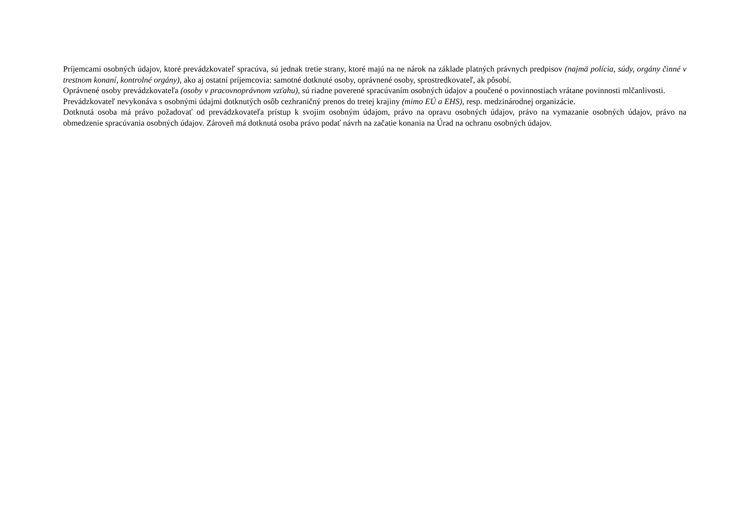Príjemcami osobných údajov, ktoré prevádzkovateľ spracúva, sú jednak tretie strany, ktoré majú na ne nárok na základe platných právnych predpisov (najmä polícia, súdy, orgány činné v trestnom konaní, kontrolné orgány), ako aj ostatní príjemcovia: samotné dotknuté osoby, oprávnené osoby, sprostredkovateľ, ak pôsobí.
Oprávnené osoby prevádzkovateľa (osoby v pracovnoprávnom vzťahu), sú riadne poverené spracúvaním osobných údajov a poučené o povinnostiach vrátane povinnosti mlčanlivosti.
Prevádzkovateľ nevykonáva s osobnými údajmi dotknutých osôb cezhraničný prenos do tretej krajiny (mimo EÚ a EHS), resp. medzinárodnej organizácie.
Dotknutá osoba má právo požadovať od prevádzkovateľa prístup k svojim osobným údajom, právo na opravu osobných údajov, právo na vymazanie osobných údajov, právo na obmedzenie spracúvania osobných údajov. Zároveň má dotknutá osoba právo podať návrh na začatie konania na Úrad na ochranu osobných údajov.